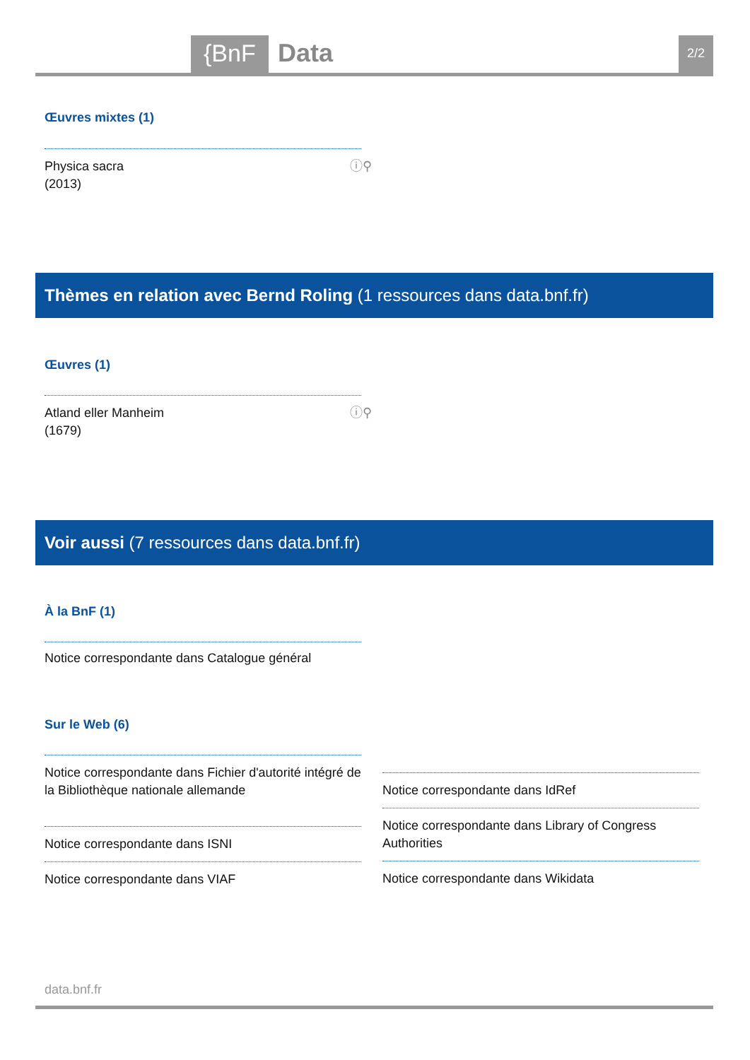{BnF Data 2/2
Œuvres mixtes (1)
ⓘ⚲ Physica sacra
(2013)
Thèmes en relation avec Bernd Roling (1 ressources dans data.bnf.fr)
Œuvres (1)
ⓘ⚲ Atland eller Manheim
(1679)
Voir aussi (7 ressources dans data.bnf.fr)
À la BnF (1)
Notice correspondante dans Catalogue général
Sur le Web (6)
Notice correspondante dans Fichier d'autorité intégré de la Bibliothèque nationale allemande
Notice correspondante dans ISNI
Notice correspondante dans VIAF
Notice correspondante dans IdRef
Notice correspondante dans Library of Congress Authorities
Notice correspondante dans Wikidata
data.bnf.fr